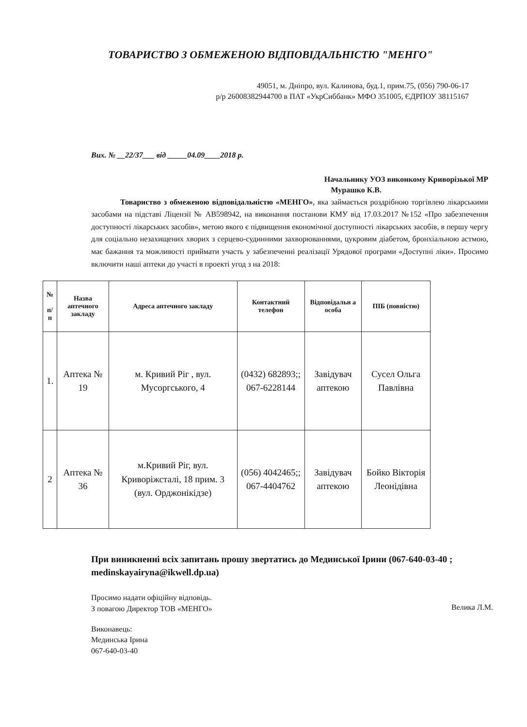ТОВАРИСТВО З ОБМЕЖЕНОЮ ВІДПОВІДАЛЬНІСТЮ "МЕНГО"
49051, м. Дніпро, вул. Калинова, буд.1, прим.75, (056) 790-06-17
р/р 26008382944700 в ПАТ «УкрСиббанк» МФО 351005, ЄДРПОУ 38115167
Вих. № __22/37___ від _____04.09____2018 р.
Начальнику УОЗ виконкому Криворізької МР
Мурашко К.В.
Товариство з обмеженою відповідальністю «МЕНГО», яка займається роздрібною торгівлею лікарськими засобами на підставі Ліцензії № АВ598942, на виконання постанови КМУ від 17.03.2017 №152 «Про забезпечення доступності лікарських засобів», метою якого є підвищення економічної доступності лікарських засобів, в першу чергу для соціально незахищених хворих з серцево-судинними захворюваннями, цукровим діабетом, бронхіальною астмою, має бажання та можливості приймати участь у забезпеченні реалізації Урядової програми «Доступні ліки». Просимо включити наші аптеки до участі в проекті угод з на 2018:
| № п/п | Назва аптечного закладу | Адреса аптечного закладу | Контактний телефон | Відповідальн а особа | ПІБ (повністю) |
| --- | --- | --- | --- | --- | --- |
| 1. | Аптека № 19 | м. Кривий Ріг , вул. Мусоргського, 4 | (0432) 682893;; 067-6228144 | Завідувач аптекою | Сусел Ольга Павлівна |
| 2 | Аптека № 36 | м.Кривий Ріг, вул. Криворіжсталі, 18 прим. 3 (вул. Орджонікідзе) | (056) 4042465;; 067-4404762 | Завідувач аптекою | Бойко Вікторія Леонідівна |
При виникненні всіх запитань прошу звертатись до Мединської Ірини (067-640-03-40 ; medinskayairyna@ikwell.dp.ua)
Просимо надати офіційну відповідь.
З повагою Директор ТОВ «МЕНГО»
Велика Л.М.
Виконавець:
Мединська Ірина
067-640-03-40